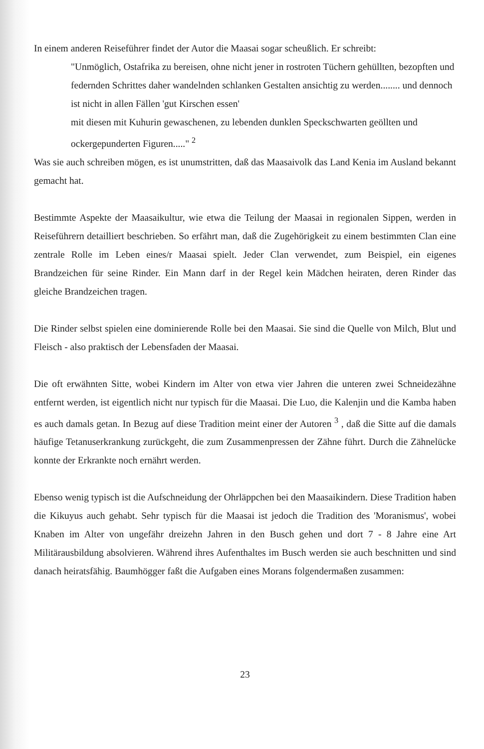In einem anderen Reiseführer findet der Autor die Maasai sogar scheußlich. Er schreibt:
"Unmöglich, Ostafrika zu bereisen, ohne nicht jener in rostroten Tüchern gehüllten, bezopften und federnden Schrittes daher wandelnden schlanken Gestalten ansichtig zu werden........ und dennoch ist nicht in allen Fällen 'gut Kirschen essen'
mit diesen mit Kuhurin gewaschenen, zu lebenden dunklen Speckschwarten geöllten und ockergepunderten Figuren....." <sup>2</sup>
Was sie auch schreiben mögen, es ist unumstritten, daß das Maasaivolk das Land Kenia im Ausland bekannt gemacht hat.
Bestimmte Aspekte der Maasaikultur, wie etwa die Teilung der Maasai in regionalen Sippen, werden in Reiseführern detailliert beschrieben. So erfährt man, daß die Zugehörigkeit zu einem bestimmten Clan eine zentrale Rolle im Leben eines/r Maasai spielt. Jeder Clan verwendet, zum Beispiel, ein eigenes Brandzeichen für seine Rinder. Ein Mann darf in der Regel kein Mädchen heiraten, deren Rinder das gleiche Brandzeichen tragen.
Die Rinder selbst spielen eine dominierende Rolle bei den Maasai. Sie sind die Quelle von Milch, Blut und Fleisch - also praktisch der Lebensfaden der Maasai.
Die oft erwähnten Sitte, wobei Kindern im Alter von etwa vier Jahren die unteren zwei Schneidezähne entfernt werden, ist eigentlich nicht nur typisch für die Maasai. Die Luo, die Kalenjin und die Kamba haben es auch damals getan. In Bezug auf diese Tradition meint einer der Autoren <sup>3</sup> , daß die Sitte auf die damals häufige Tetanuserkrankung zurückgeht, die zum Zusammenpressen der Zähne führt. Durch die Zähnelücke konnte der Erkrankte noch ernährt werden.
Ebenso wenig typisch ist die Aufschneidung der Ohrläppchen bei den Maasaikindern. Diese Tradition haben die Kikuyus auch gehabt. Sehr typisch für die Maasai ist jedoch die Tradition des 'Moranismus', wobei Knaben im Alter von ungefähr dreizehn Jahren in den Busch gehen und dort 7 - 8 Jahre eine Art Militärausbildung absolvieren. Während ihres Aufenthaltes im Busch werden sie auch beschnitten und sind danach heiratsfähig. Baumhögger faßt die Aufgaben eines Morans folgendermaßen zusammen:
23